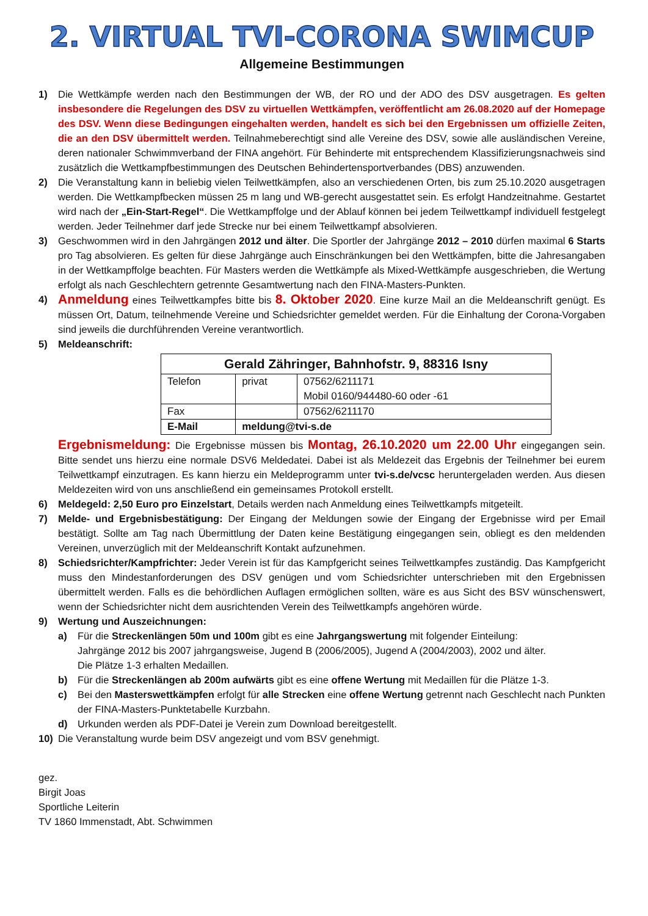2. VIRTUAL TVI-CORONA SWIMCUP
Allgemeine Bestimmungen
1) Die Wettkämpfe werden nach den Bestimmungen der WB, der RO und der ADO des DSV ausgetragen. Es gelten insbesondere die Regelungen des DSV zu virtuellen Wettkämpfen, veröffentlicht am 26.08.2020 auf der Homepage des DSV. Wenn diese Bedingungen eingehalten werden, handelt es sich bei den Ergebnissen um offizielle Zeiten, die an den DSV übermittelt werden. Teilnahmeberechtigt sind alle Vereine des DSV, sowie alle ausländischen Vereine, deren nationaler Schwimmverband der FINA angehört. Für Behinderte mit entsprechendem Klassifizierungsnachweis sind zusätzlich die Wettkampfbestimmungen des Deutschen Behindertensportverbandes (DBS) anzuwenden.
2) Die Veranstaltung kann in beliebig vielen Teilwettkämpfen, also an verschiedenen Orten, bis zum 25.10.2020 ausgetragen werden. Die Wettkampfbecken müssen 25 m lang und WB-gerecht ausgestattet sein. Es erfolgt Handzeitnahme. Gestartet wird nach der „Ein-Start-Regel“. Die Wettkampffolge und der Ablauf können bei jedem Teilwettkampf individuell festgelegt werden. Jeder Teilnehmer darf jede Strecke nur bei einem Teilwettkampf absolvieren.
3) Geschwommen wird in den Jahrgängen 2012 und älter. Die Sportler der Jahrgänge 2012 – 2010 dürfen maximal 6 Starts pro Tag absolvieren. Es gelten für diese Jahrgänge auch Einschränkungen bei den Wettkämpfen, bitte die Jahresangaben in der Wettkampffolge beachten. Für Masters werden die Wettkämpfe als Mixed-Wettkämpfe ausgeschrieben, die Wertung erfolgt als nach Geschlechtern getrennte Gesamtwertung nach den FINA-Masters-Punkten.
4) Anmeldung eines Teilwettkampfes bitte bis 8. Oktober 2020. Eine kurze Mail an die Meldeanschrift genügt. Es müssen Ort, Datum, teilnehmende Vereine und Schiedsrichter gemeldet werden. Für die Einhaltung der Corona-Vorgaben sind jeweils die durchführenden Vereine verantwortlich.
5) Meldeanschrift:
| Gerald Zähringer, Bahnhofstr. 9, 88316 Isny | | |
| --- | --- | --- |
| Telefon | privat | 07562/6211171 Mobil 0160/944480-60 oder -61 |
| Fax | | 07562/6211170 |
| E-Mail | meldung@tvi-s.de | |
Ergebnismeldung: Die Ergebnisse müssen bis Montag, 26.10.2020 um 22.00 Uhr eingegangen sein. Bitte sendet uns hierzu eine normale DSV6 Meldedatei. Dabei ist als Meldezeit das Ergebnis der Teilnehmer bei eurem Teilwettkampf einzutragen. Es kann hierzu ein Meldeprogramm unter tvi-s.de/vcsc heruntergeladen werden. Aus diesen Meldezeiten wird von uns anschließend ein gemeinsames Protokoll erstellt.
6) Meldegeld: 2,50 Euro pro Einzelstart, Details werden nach Anmeldung eines Teilwettkampfs mitgeteilt.
7) Melde- und Ergebnisbestätigung: Der Eingang der Meldungen sowie der Eingang der Ergebnisse wird per Email bestätigt. Sollte am Tag nach Übermittlung der Daten keine Bestätigung eingegangen sein, obliegt es den meldenden Vereinen, unverzüglich mit der Meldeanschrift Kontakt aufzunehmen.
8) Schiedsrichter/Kampfrichter: Jeder Verein ist für das Kampfgericht seines Teilwettkampfes zuständig. Das Kampfgericht muss den Mindestanforderungen des DSV genügen und vom Schiedsrichter unterschrieben mit den Ergebnissen übermittelt werden. Falls es die behördlichen Auflagen ermöglichen sollten, wäre es aus Sicht des BSV wünschenswert, wenn der Schiedsrichter nicht dem ausrichtenden Verein des Teilwettkampfs angehören würde.
9) Wertung und Auszeichnungen:
a) Für die Streckenlängen 50m und 100m gibt es eine Jahrgangswertung mit folgender Einteilung:
Jahrgänge 2012 bis 2007 jahrgangsweise, Jugend B (2006/2005), Jugend A (2004/2003), 2002 und älter.
Die Plätze 1-3 erhalten Medaillen.
b) Für die Streckenlängen ab 200m aufwärts gibt es eine offene Wertung mit Medaillen für die Plätze 1-3.
c) Bei den Masterswettkämpfen erfolgt für alle Strecken eine offene Wertung getrennt nach Geschlecht nach Punkten der FINA-Masters-Punktetabelle Kurzbahn.
d) Urkunden werden als PDF-Datei je Verein zum Download bereitgestellt.
10) Die Veranstaltung wurde beim DSV angezeigt und vom BSV genehmigt.
gez.
Birgit Joas
Sportliche Leiterin
TV 1860 Immenstadt, Abt. Schwimmen